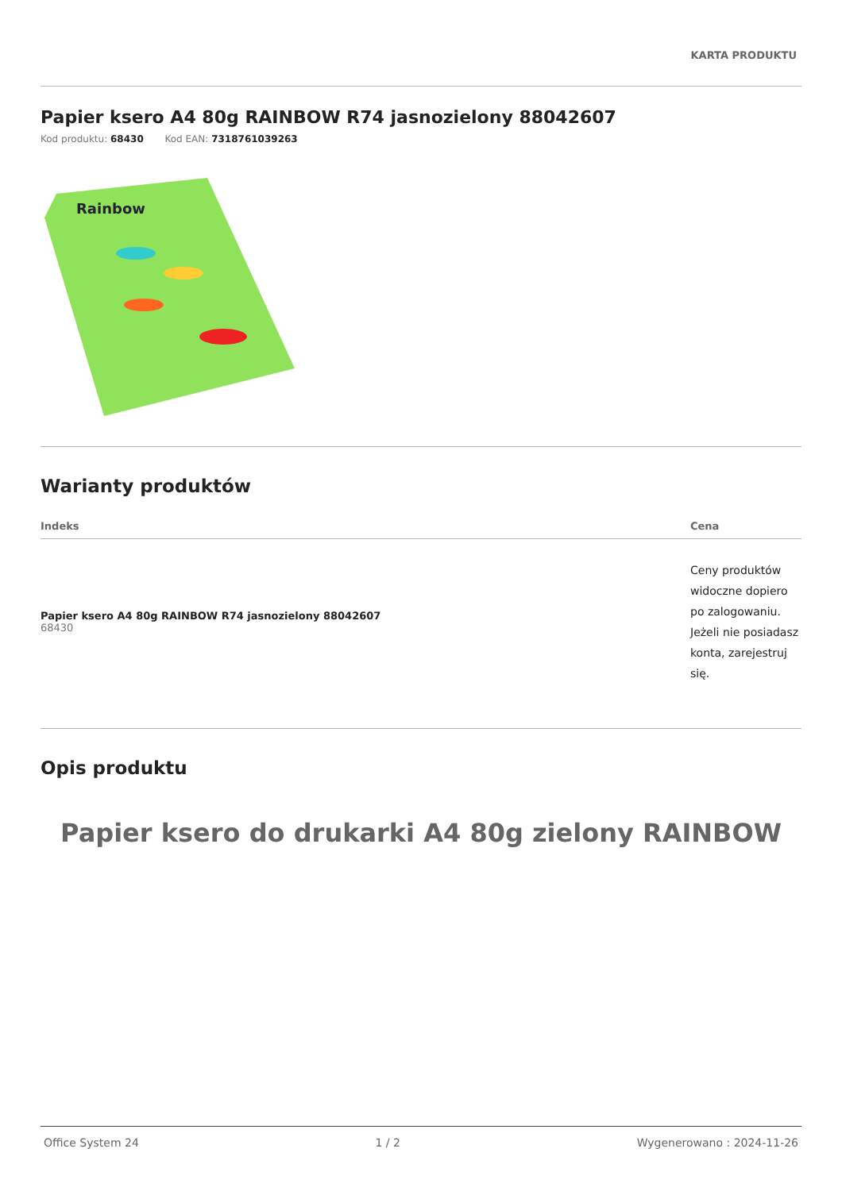KARTA PRODUKTU
Papier ksero A4 80g RAINBOW R74 jasnozielony 88042607
Kod produktu: 68430 Kod EAN: 7318761039263
Rainbow
Warianty produktów
| Indeks | Cena |
| --- | --- |
| Papier ksero A4 80g RAINBOW R74 jasnozielony 88042607 68430 | Ceny produktów widoczne dopiero po zalogowaniu. Jeżeli nie posiadasz konta, zarejestruj się. |
Opis produktu
Papier ksero do drukarki A4 80g zielony RAINBOW
Office System 24 1 / 2 Wygenerowano : 2024-11-26